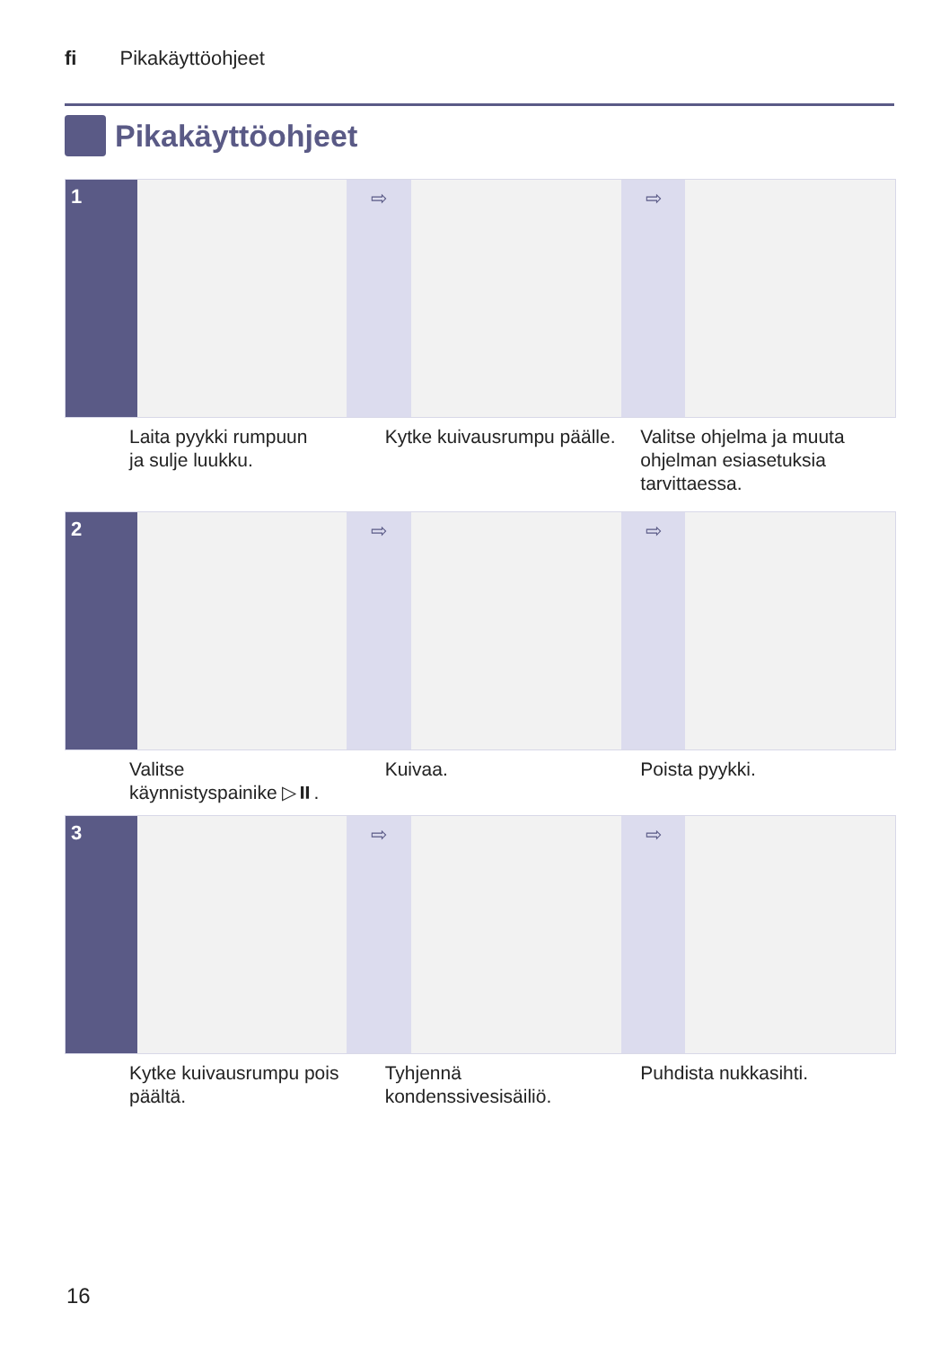fi Pikakäyttöohjeet
Pikakäyttöohjeet
1 ⇨ ⇨
Laita pyykki rumpuun
ja sulje luukku.
Kytke kuivausrumpu päälle.
Valitse ohjelma ja muuta ohjelman esiasetuksia tarvittaessa.
2 ⇨ ⇨
Valitse
käynnistyspainike ▷⏸.
Kuivaa. Poista pyykki.
3 ⇨ ⇨
Kytke kuivausrumpu pois päältä.
Tyhjennä
kondenssivesisäiliö.
Puhdista nukkasihti.
16